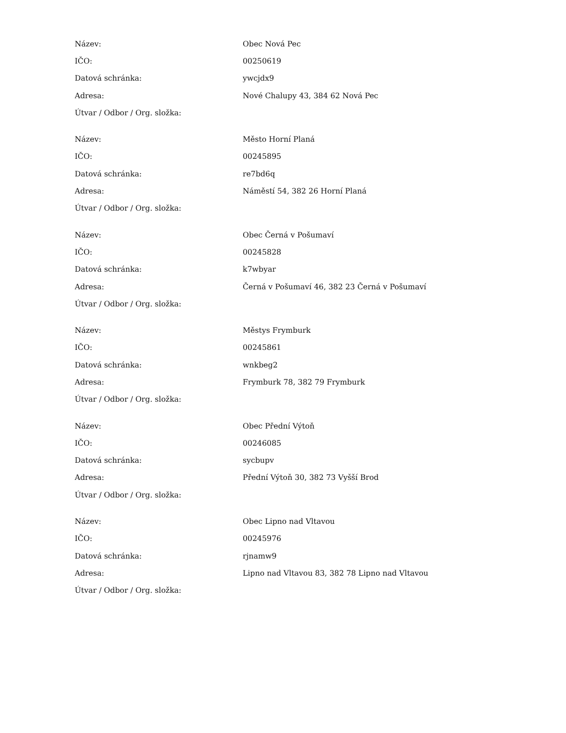| Název: | Obec Nová Pec |
| IČO: | 00250619 |
| Datová schránka: | ywcjdx9 |
| Adresa: | Nové Chalupy 43, 384 62 Nová Pec |
| Útvar / Odbor / Org. složka: | |
| Název: | Město Horní Planá |
| IČO: | 00245895 |
| Datová schránka: | re7bd6q |
| Adresa: | Náměstí 54, 382 26 Horní Planá |
| Útvar / Odbor / Org. složka: | |
| Název: | Obec Černá v Pošumaví |
| IČO: | 00245828 |
| Datová schránka: | k7wbyar |
| Adresa: | Černá v Pošumaví 46, 382 23 Černá v Pošumaví |
| Útvar / Odbor / Org. složka: | |
| Název: | Městys Frymburk |
| IČO: | 00245861 |
| Datová schránka: | wnkbeg2 |
| Adresa: | Frymburk 78, 382 79 Frymburk |
| Útvar / Odbor / Org. složka: | |
| Název: | Obec Přední Výtoň |
| IČO: | 00246085 |
| Datová schránka: | sycbupv |
| Adresa: | Přední Výtoň 30, 382 73 Vyšší Brod |
| Útvar / Odbor / Org. složka: | |
| Název: | Obec Lipno nad Vltavou |
| IČO: | 00245976 |
| Datová schránka: | rjnamw9 |
| Adresa: | Lipno nad Vltavou 83, 382 78 Lipno nad Vltavou |
| Útvar / Odbor / Org. složka: | |